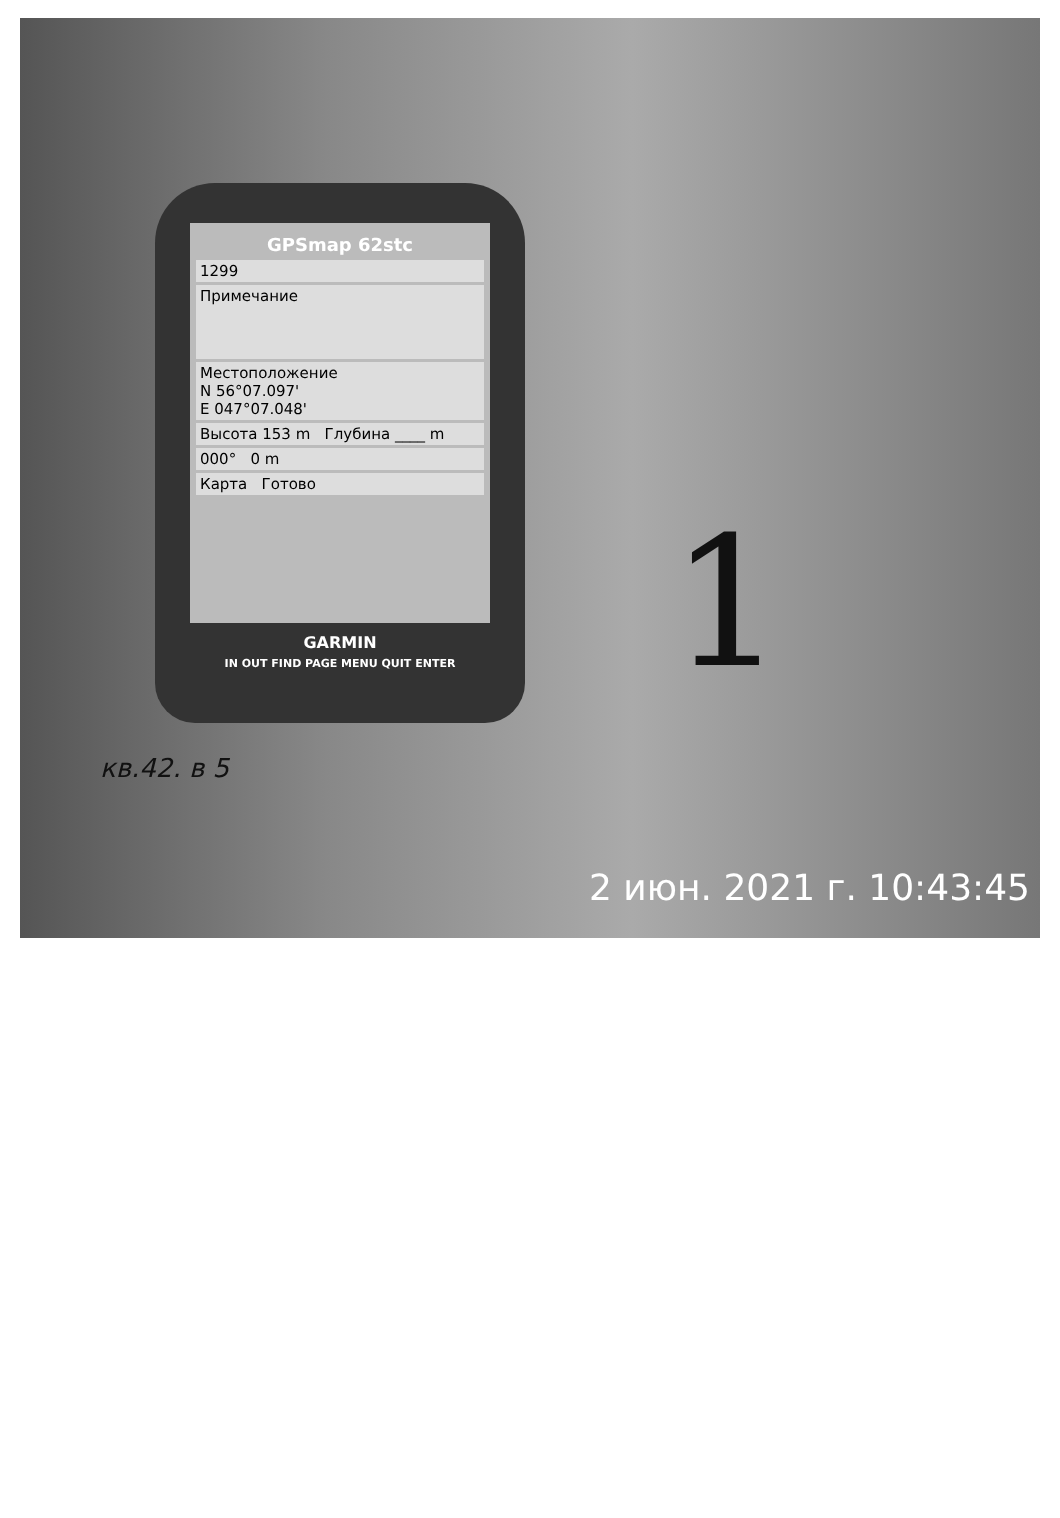GPSmap 62stc
1299
Примечание
Местоположение
N 56°07.097'
E 047°07.048'
Высота 153 m Глубина ____ m
000° 0 m
Карта Готово
GARMIN
IN OUT FIND PAGE MENU QUIT ENTER
1
кв.42. в 5
2 июн. 2021 г. 10:43:45